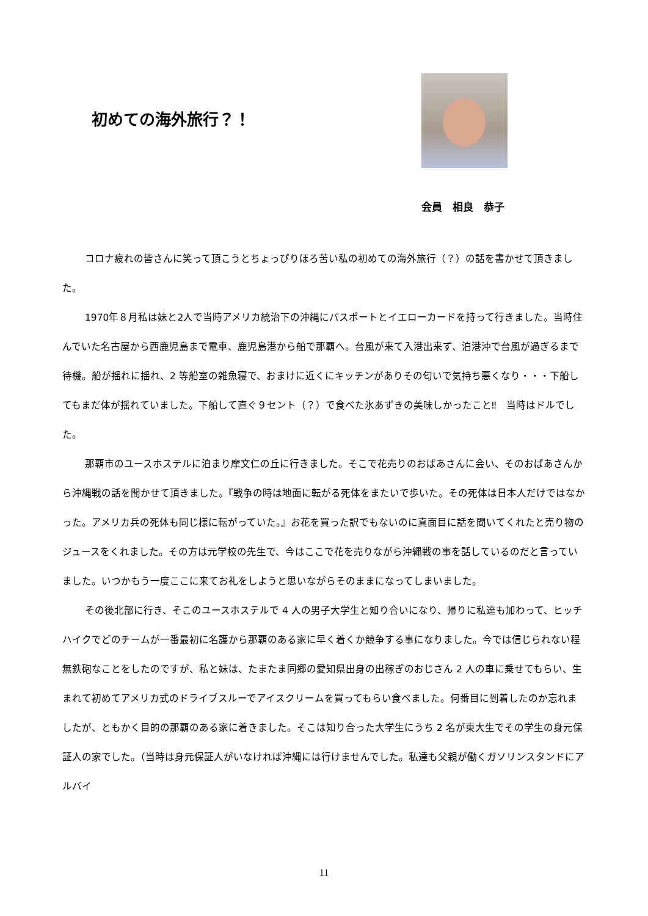初めての海外旅行？！
会員　相良　恭子
コロナ疲れの皆さんに笑って頂こうとちょっぴりほろ苦い私の初めての海外旅行（？）の話を書かせて頂きました。
1970年８月私は妹と2人で当時アメリカ統治下の沖縄にパスポートとイエローカードを持って行きました。当時住んでいた名古屋から西鹿児島まで電車、鹿児島港から船で那覇へ。台風が来て入港出来ず、泊港沖で台風が過ぎるまで待機。船が揺れに揺れ、2 等船室の雑魚寝で、おまけに近くにキッチンがありその匂いで気持ち悪くなり・・・下船してもまだ体が揺れていました。下船して直ぐ９セント（？）で食べた氷あずきの美味しかったこと‼　当時はドルでした。
那覇市のユースホステルに泊まり摩文仁の丘に行きました。そこで花売りのおばあさんに会い、そのおばあさんから沖縄戦の話を聞かせて頂きました。『戦争の時は地面に転がる死体をまたいで歩いた。その死体は日本人だけではなかった。アメリカ兵の死体も同じ様に転がっていた。』お花を買った訳でもないのに真面目に話を聞いてくれたと売り物のジュースをくれました。その方は元学校の先生で、今はここで花を売りながら沖縄戦の事を話しているのだと言っていました。いつかもう一度ここに来てお礼をしようと思いながらそのままになってしまいました。
その後北部に行き、そこのユースホステルで 4 人の男子大学生と知り合いになり、帰りに私達も加わって、ヒッチハイクでどのチームが一番最初に名護から那覇のある家に早く着くか競争する事になりました。今では信じられない程無鉄砲なことをしたのですが、私と妹は、たまたま同郷の愛知県出身の出稼ぎのおじさん 2 人の車に乗せてもらい、生まれて初めてアメリカ式のドライブスルーでアイスクリームを買ってもらい食べました。何番目に到着したのか忘れましたが、ともかく目的の那覇のある家に着きました。そこは知り合った大学生にうち 2 名が東大生でその学生の身元保証人の家でした。（当時は身元保証人がいなければ沖縄には行けませんでした。私達も父親が働くガソリンスタンドにアルバイ
11